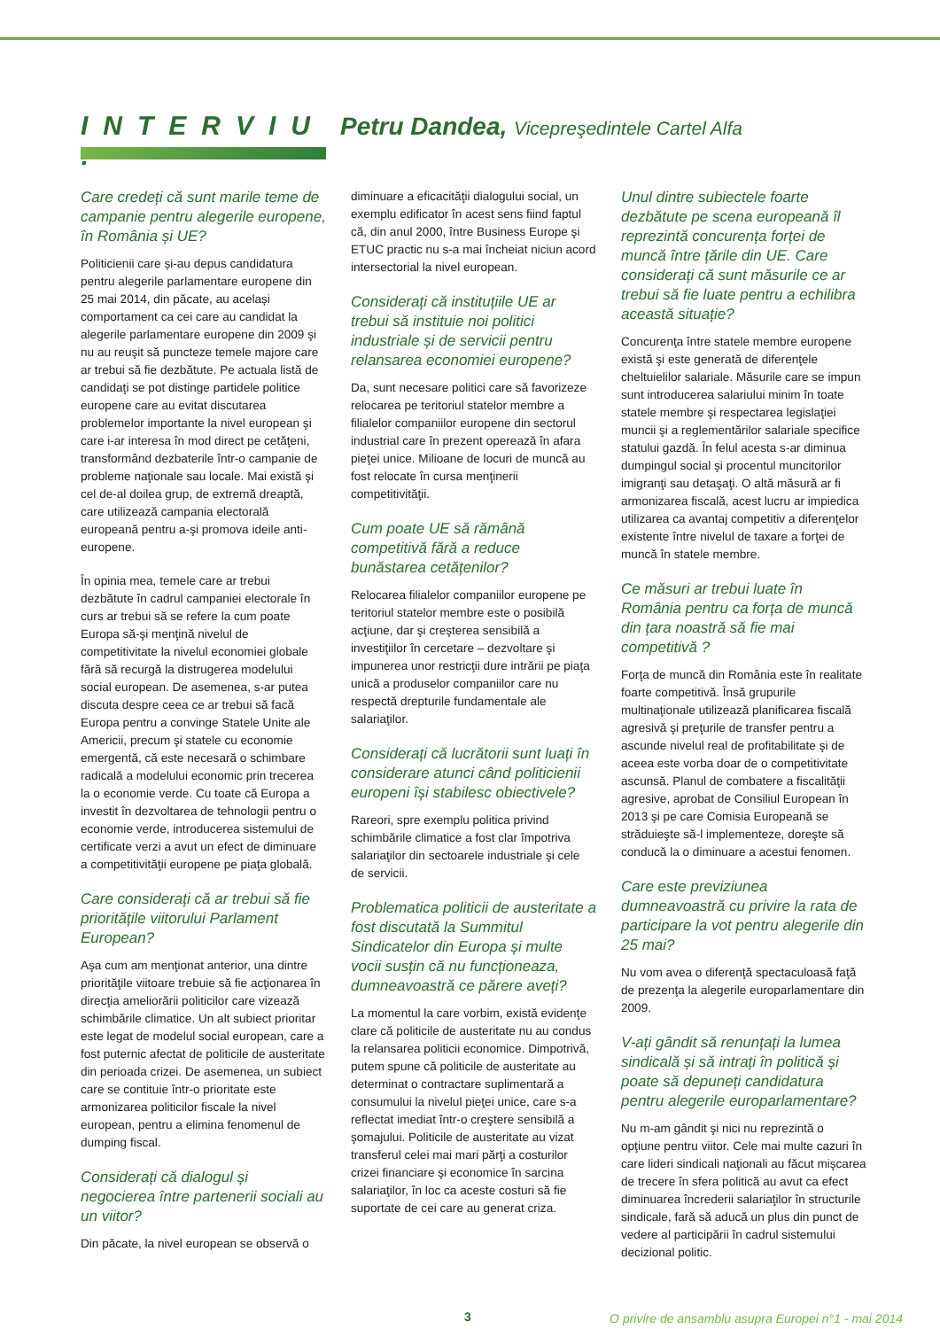INTERVIU :
Petru Dandea, Vicepreşedintele Cartel Alfa
Care credeți că sunt marile teme de campanie pentru alegerile europene, în România și UE?
Politicienii care și-au depus candidatura pentru alegerile parlamentare europene din 25 mai 2014, din păcate, au același comportament ca cei care au candidat la alegerile parlamentare europene din 2009 şi nu au reuşit să puncteze temele majore care ar trebui să fie dezbătute. Pe actuala listă de candidaţi se pot distinge partidele politice europene care au evitat discutarea problemelor importante la nivel european şi care i-ar interesa în mod direct pe cetăţeni, transformând dezbaterile într-o campanie de probleme naţionale sau locale. Mai există şi cel de-al doilea grup, de extremă dreaptă, care utilizează campania electorală europeană pentru a-şi promova ideile anti-europene.
În opinia mea, temele care ar trebui dezbătute în cadrul campaniei electorale în curs ar trebui să se refere la cum poate Europa să-şi menţină nivelul de competitivitate la nivelul economiei globale fără să recurgă la distrugerea modelului social european. De asemenea, s-ar putea discuta despre ceea ce ar trebui să facă Europa pentru a convinge Statele Unite ale Americii, precum şi statele cu economie emergentă, că este necesară o schimbare radicală a modelului economic prin trecerea la o economie verde. Cu toate că Europa a investit în dezvoltarea de tehnologii pentru o economie verde, introducerea sistemului de certificate verzi a avut un efect de diminuare a competitivităţii europene pe piaţa globală.
Care considerați că ar trebui să fie prioritățile viitorului Parlament European?
Aşa cum am menţionat anterior, una dintre priorităţile viitoare trebuie să fie acţionarea în direcţia ameliorării politicilor care vizează schimbările climatice. Un alt subiect prioritar este legat de modelul social european, care a fost puternic afectat de politicile de austeritate din perioada crizei. De asemenea, un subiect care se contituie într-o prioritate este armonizarea politicilor fiscale la nivel european, pentru a elimina fenomenul de dumping fiscal.
Considerați că dialogul și negocierea între partenerii sociali au un viitor?
Din păcate, la nivel european se observă o
diminuare a eficacităţii dialogului social, un exemplu edificator în acest sens fiind faptul că, din anul 2000, între Business Europe şi ETUC practic nu s-a mai încheiat niciun acord intersectorial la nivel european.
Considerați că instituțiile UE ar trebui să instituie noi politici industriale și de servicii pentru relansarea economiei europene?
Da, sunt necesare politici care să favorizeze relocarea pe teritoriul statelor membre a filialelor companiilor europene din sectorul industrial care în prezent operează în afara pieţei unice. Milioane de locuri de muncă au fost relocate în cursa menţinerii competitivităţii.
Cum poate UE să rămână competitivă fără a reduce bunăstarea cetățenilor?
Relocarea filialelor companiilor europene pe teritoriul statelor membre este o posibilă acţiune, dar şi creşterea sensibilă a investiţiilor în cercetare – dezvoltare şi impunerea unor restricţii dure intrării pe piaţa unică a produselor companiilor care nu respectă drepturile fundamentale ale salariaţilor.
Considerați că lucrătorii sunt luați în considerare atunci când politicienii europeni își stabilesc obiectivele?
Rareori, spre exemplu politica privind schimbările climatice a fost clar împotriva salariaţilor din sectoarele industriale şi cele de servicii.
Problematica politicii de austeritate a fost discutată la Summitul Sindicatelor din Europa și multe vocii susțin că nu funcționeaza, dumneavoastră ce părere aveți?
La momentul la care vorbim, există evidenţe clare că politicile de austeritate nu au condus la relansarea politicii economice. Dimpotrivă, putem spune că politicile de austeritate au determinat o contractare suplimentară a consumului la nivelul pieţei unice, care s-a reflectat imediat într-o creştere sensibilă a şomajului. Politicile de austeritate au vizat transferul celei mai mari părţi a costurilor crizei financiare şi economice în sarcina salariaţilor, în loc ca aceste costuri să fie suportate de cei care au generat criza.
Unul dintre subiectele foarte dezbătute pe scena europeană îl reprezintă concurența forței de muncă între țările din UE. Care considerați că sunt măsurile ce ar trebui să fie luate pentru a echilibra această situație?
Concurenţa între statele membre europene există şi este generată de diferenţele cheltuielilor salariale. Măsurile care se impun sunt introducerea salariului minim în toate statele membre şi respectarea legislaţiei muncii şi a reglementărilor salariale specifice statului gazdă. În felul acesta s-ar diminua dumpingul social şi procentul muncitorilor imigranţi sau detaşaţi. O altă măsură ar fi armonizarea fiscală, acest lucru ar impiedica utilizarea ca avantaj competitiv a diferenţelor existente între nivelul de taxare a forţei de muncă în statele membre.
Ce măsuri ar trebui luate în România pentru ca forța de muncă din țara noastră să fie mai competitivă ?
Forţa de muncă din România este în realitate foarte competitivă. Însă grupurile multinaţionale utilizează planificarea fiscală agresivă şi preţurile de transfer pentru a ascunde nivelul real de profitabilitate şi de aceea este vorba doar de o competitivitate ascunsă. Planul de combatere a fiscalităţii agresive, aprobat de Consiliul European în 2013 şi pe care Comisia Europeană se străduieşte să-l implementeze, doreşte să conducă la o diminuare a acestui fenomen.
Care este previziunea dumneavoastră cu privire la rata de participare la vot pentru alegerile din 25 mai?
Nu vom avea o diferenţă spectaculoasă faţă de prezenţa la alegerile europarlamentare din 2009.
V-ați gândit să renunțați la lumea sindicală și să intrați în politică și poate să depuneți candidatura pentru alegerile europarlamentare?
Nu m-am gândit şi nici nu reprezintă o opţiune pentru viitor. Cele mai multe cazuri în care lideri sindicali naţionali au făcut mişcarea de trecere în sfera politică au avut ca efect diminuarea încrederii salariaţilor în structurile sindicale, fară să aducă un plus din punct de vedere al participării în cadrul sistemului decizional politic.
3 O privire de ansamblu asupra Europei n°1 - mai 2014